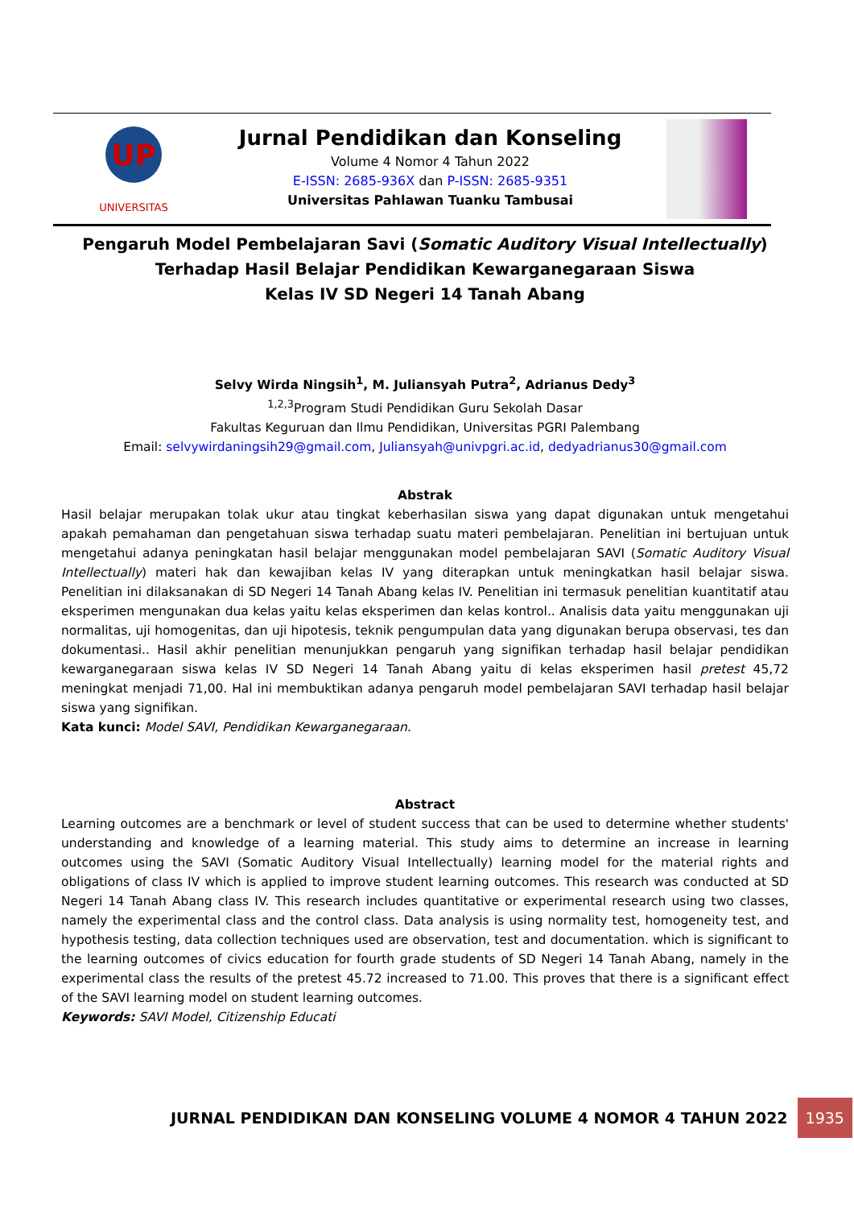UP
UNIVERSITAS
Jurnal Pendidikan dan Konseling
Volume 4 Nomor 4 Tahun 2022
E-ISSN: 2685-936X dan P-ISSN: 2685-9351
Universitas Pahlawan Tuanku Tambusai
Pengaruh Model Pembelajaran Savi (Somatic Auditory Visual Intellectually) Terhadap Hasil Belajar Pendidikan Kewarganegaraan Siswa
Kelas IV SD Negeri 14 Tanah Abang
Selvy Wirda Ningsih<sup>1</sup>, M. Juliansyah Putra<sup>2</sup>, Adrianus Dedy<sup>3</sup>
<sup>1,2,3</sup>Program Studi Pendidikan Guru Sekolah Dasar
Fakultas Keguruan dan Ilmu Pendidikan, Universitas PGRI Palembang
Email: selvywirdaningsih29@gmail.com, Juliansyah@univpgri.ac.id, dedyadrianus30@gmail.com
Abstrak
Hasil belajar merupakan tolak ukur atau tingkat keberhasilan siswa yang dapat digunakan untuk mengetahui apakah pemahaman dan pengetahuan siswa terhadap suatu materi pembelajaran. Penelitian ini bertujuan untuk mengetahui adanya peningkatan hasil belajar menggunakan model pembelajaran SAVI (Somatic Auditory Visual Intellectually) materi hak dan kewajiban kelas IV yang diterapkan untuk meningkatkan hasil belajar siswa. Penelitian ini dilaksanakan di SD Negeri 14 Tanah Abang kelas IV. Penelitian ini termasuk penelitian kuantitatif atau eksperimen mengunakan dua kelas yaitu kelas eksperimen dan kelas kontrol.. Analisis data yaitu menggunakan uji normalitas, uji homogenitas, dan uji hipotesis, teknik pengumpulan data yang digunakan berupa observasi, tes dan dokumentasi.. Hasil akhir penelitian menunjukkan pengaruh yang signifikan terhadap hasil belajar pendidikan kewarganegaraan siswa kelas IV SD Negeri 14 Tanah Abang yaitu di kelas eksperimen hasil pretest 45,72 meningkat menjadi 71,00. Hal ini membuktikan adanya pengaruh model pembelajaran SAVI terhadap hasil belajar siswa yang signifikan.
Kata kunci: Model SAVI, Pendidikan Kewarganegaraan.
Abstract
Learning outcomes are a benchmark or level of student success that can be used to determine whether students' understanding and knowledge of a learning material. This study aims to determine an increase in learning outcomes using the SAVI (Somatic Auditory Visual Intellectually) learning model for the material rights and obligations of class IV which is applied to improve student learning outcomes. This research was conducted at SD Negeri 14 Tanah Abang class IV. This research includes quantitative or experimental research using two classes, namely the experimental class and the control class. Data analysis is using normality test, homogeneity test, and hypothesis testing, data collection techniques used are observation, test and documentation. which is significant to the learning outcomes of civics education for fourth grade students of SD Negeri 14 Tanah Abang, namely in the experimental class the results of the pretest 45.72 increased to 71.00. This proves that there is a significant effect of the SAVI learning model on student learning outcomes.
Keywords: SAVI Model, Citizenship Educati
JURNAL PENDIDIKAN DAN KONSELING VOLUME 4 NOMOR 4 TAHUN 2022 1935